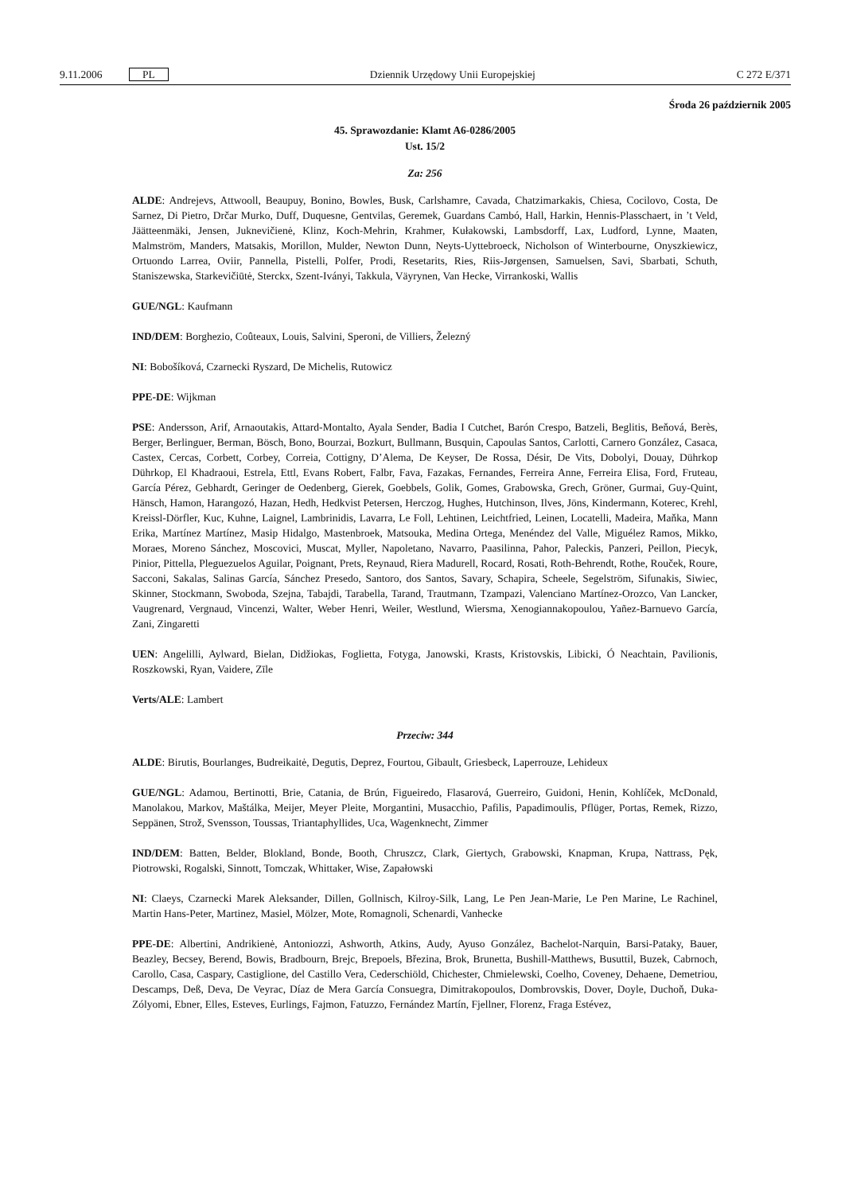9.11.2006 PL Dziennik Urzędowy Unii Europejskiej C 272 E/371
Środa 26 październik 2005
45. Sprawozdanie: Klamt A6-0286/2005
Ust. 15/2
Za: 256
ALDE: Andrejevs, Attwooll, Beaupuy, Bonino, Bowles, Busk, Carlshamre, Cavada, Chatzimarkakis, Chiesa, Cocilovo, Costa, De Sarnez, Di Pietro, Drčar Murko, Duff, Duquesne, Gentvilas, Geremek, Guardans Cambó, Hall, Harkin, Hennis-Plasschaert, in ’t Veld, Jäätteenmäki, Jensen, Juknevičienė, Klinz, Koch-Mehrin, Krahmer, Kułakowski, Lambsdorff, Lax, Ludford, Lynne, Maaten, Malmström, Manders, Matsakis, Morillon, Mulder, Newton Dunn, Neyts-Uyttebroeck, Nicholson of Winterbourne, Onyszkiewicz, Ortuondo Larrea, Oviir, Pannella, Pistelli, Polfer, Prodi, Resetarits, Ries, Riis-Jørgensen, Samuelsen, Savi, Sbarbati, Schuth, Staniszewska, Starkevičiūtė, Sterckx, Szent-Iványi, Takkula, Väyrynen, Van Hecke, Virrankoski, Wallis
GUE/NGL: Kaufmann
IND/DEM: Borghezio, Coûteaux, Louis, Salvini, Speroni, de Villiers, Železný
NI: Bobošíková, Czarnecki Ryszard, De Michelis, Rutowicz
PPE-DE: Wijkman
PSE: Andersson, Arif, Arnaoutakis, Attard-Montalto, Ayala Sender, Badia I Cutchet, Barón Crespo, Batzeli, Beglitis, Beňová, Berès, Berger, Berlinguer, Berman, Bösch, Bono, Bourzai, Bozkurt, Bullmann, Busquin, Capoulas Santos, Carlotti, Carnero González, Casaca, Castex, Cercas, Corbett, Corbey, Correia, Cottigny, D’Alema, De Keyser, De Rossa, Désir, De Vits, Dobolyi, Douay, Dührkop Dührkop, El Khadraoui, Estrela, Ettl, Evans Robert, Falbr, Fava, Fazakas, Fernandes, Ferreira Anne, Ferreira Elisa, Ford, Fruteau, García Pérez, Gebhardt, Geringer de Oedenberg, Gierek, Goebbels, Golik, Gomes, Grabowska, Grech, Gröner, Gurmai, Guy-Quint, Hänsch, Hamon, Harangozó, Hazan, Hedh, Hedkvist Petersen, Herczog, Hughes, Hutchinson, Ilves, Jöns, Kindermann, Koterec, Krehl, Kreissl-Dörfler, Kuc, Kuhne, Laignel, Lambrinidis, Lavarra, Le Foll, Lehtinen, Leichtfried, Leinen, Locatelli, Madeira, Maňka, Mann Erika, Martínez Martínez, Masip Hidalgo, Mastenbroek, Matsouka, Medina Ortega, Menéndez del Valle, Miguélez Ramos, Mikko, Moraes, Moreno Sánchez, Moscovici, Muscat, Myller, Napoletano, Navarro, Paasilinna, Pahor, Paleckis, Panzeri, Peillon, Piecyk, Pinior, Pittella, Pleguezuelos Aguilar, Poignant, Prets, Reynaud, Riera Madurell, Rocard, Rosati, Roth-Behrendt, Rothe, Rouček, Roure, Sacconi, Sakalas, Salinas García, Sánchez Presedo, Santoro, dos Santos, Savary, Schapira, Scheele, Segelström, Sifunakis, Siwiec, Skinner, Stockmann, Swoboda, Szejna, Tabajdi, Tarabella, Tarand, Trautmann, Tzampazi, Valenciano Martínez-Orozco, Van Lancker, Vaugrenard, Vergnaud, Vincenzi, Walter, Weber Henri, Weiler, Westlund, Wiersma, Xenogiannakopoulou, Yañez-Barnuevo García, Zani, Zingaretti
UEN: Angelilli, Aylward, Bielan, Didžiokas, Foglietta, Fotyga, Janowski, Krasts, Kristovskis, Libicki, Ó Neachtain, Pavilionis, Roszkowski, Ryan, Vaidere, Zīle
Verts/ALE: Lambert
Przeciw: 344
ALDE: Birutis, Bourlanges, Budreikaitė, Degutis, Deprez, Fourtou, Gibault, Griesbeck, Laperrouze, Lehideux
GUE/NGL: Adamou, Bertinotti, Brie, Catania, de Brún, Figueiredo, Flasarová, Guerreiro, Guidoni, Henin, Kohlíček, McDonald, Manolakou, Markov, Maštálka, Meijer, Meyer Pleite, Morgantini, Musacchio, Pafilis, Papadimoulis, Pflüger, Portas, Remek, Rizzo, Seppänen, Strož, Svensson, Toussas, Triantaphyllides, Uca, Wagenknecht, Zimmer
IND/DEM: Batten, Belder, Blokland, Bonde, Booth, Chruszcz, Clark, Giertych, Grabowski, Knapman, Krupa, Nattrass, Pęk, Piotrowski, Rogalski, Sinnott, Tomczak, Whittaker, Wise, Zapałowski
NI: Claeys, Czarnecki Marek Aleksander, Dillen, Gollnisch, Kilroy-Silk, Lang, Le Pen Jean-Marie, Le Pen Marine, Le Rachinel, Martin Hans-Peter, Martinez, Masiel, Mölzer, Mote, Romagnoli, Schenardi, Vanhecke
PPE-DE: Albertini, Andrikienė, Antoniozzi, Ashworth, Atkins, Audy, Ayuso González, Bachelot-Narquin, Barsi-Pataky, Bauer, Beazley, Becsey, Berend, Bowis, Bradbourn, Brejc, Brepoels, Březina, Brok, Brunetta, Bushill-Matthews, Busuttil, Buzek, Cabrnoch, Carollo, Casa, Caspary, Castiglione, del Castillo Vera, Cederschiöld, Chichester, Chmielewski, Coelho, Coveney, Dehaene, Demetriou, Descamps, Deß, Deva, De Veyrac, Díaz de Mera García Consuegra, Dimitrakopoulos, Dombrovskis, Dover, Doyle, Duchoň, Duka-Zólyomi, Ebner, Elles, Esteves, Eurlings, Fajmon, Fatuzzo, Fernández Martín, Fjellner, Florenz, Fraga Estévez,